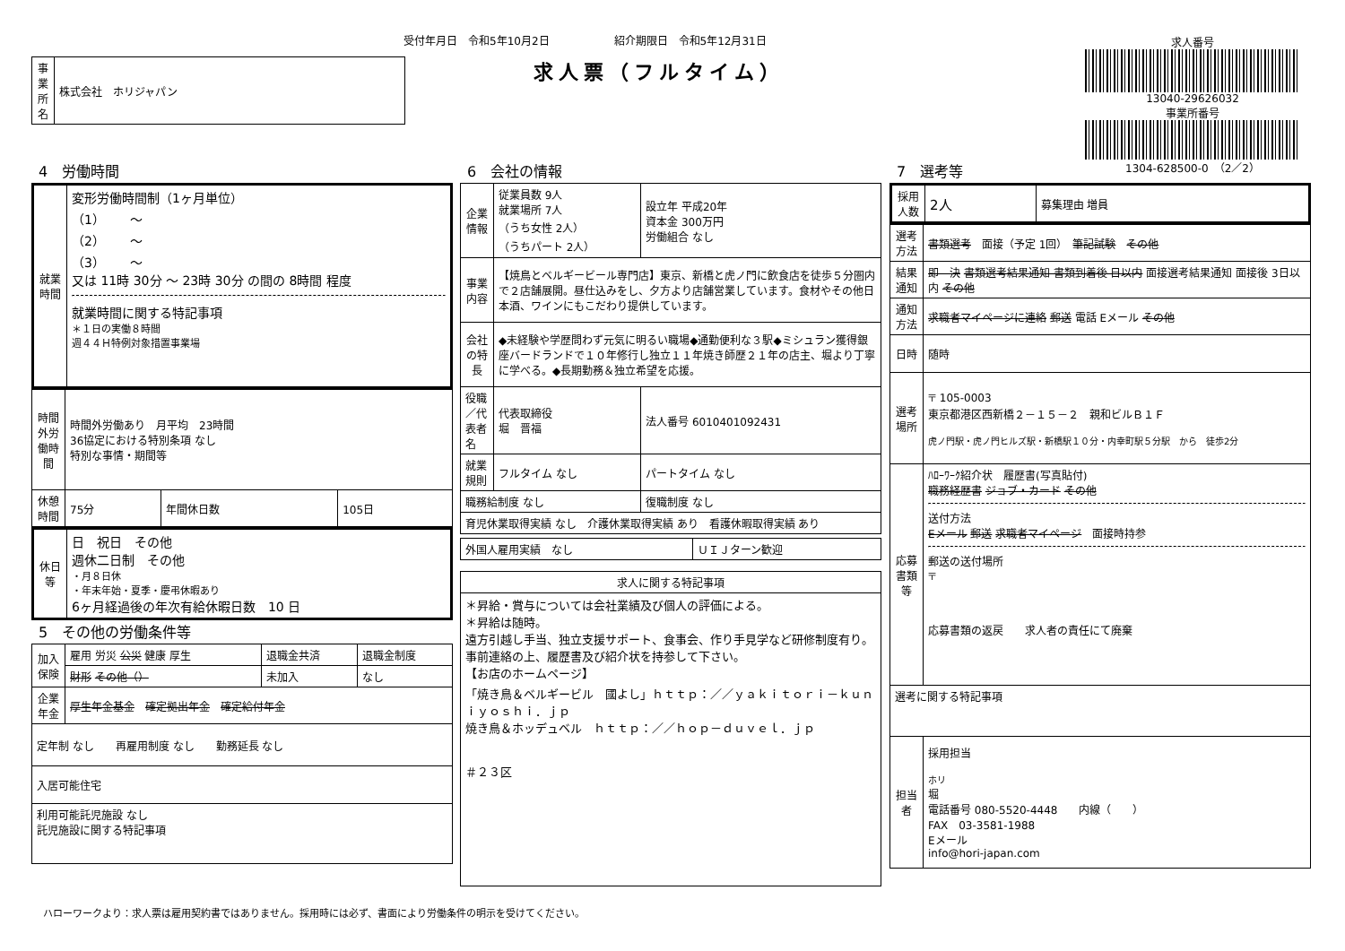受付年月日　令和5年10月2日　　　　　　紹介期限日　令和5年12月31日
求人票（フルタイム）
| 事業所名 | 株式会社 ホリジャパン |
求人番号
13040-29626032
事業所番号
1304-628500-0　（2／2）
4　労働時間
| 就業時間 | 変形労働時間制（1ヶ月単位） （1） ～ （2） ～ （3） ～ 又は 11時 30分 ～ 23時 30分 の間の 8時間 程度 就業時間に関する特記事項 ＊１日の実働８時間 週４４Ｈ特例対象措置事業場 |
| 時間外労働時間 | 時間外労働あり 月平均 23時間 36協定における特別条項 なし 特別な事情・期間等 | | |
| 休憩時間 | 75分 | 年間休日数 | 105日 |
| 休日等 | 日 祝日 その他 週休二日制 その他 ・月８日休 ・年末年始・夏季・慶弔休暇あり 6ヶ月経過後の年次有給休暇日数 10 日 |
5　その他の労働条件等
| 加入保険 | 雇用 労災 公災 健康 厚生 | 退職金共済 | 退職金制度 |
| | 財形 その他（） | 未加入 | なし |
| 企業年金 | 厚生年金基金 確定拠出年金 確定給付年金 | | |
| 定年制 なし 再雇用制度 なし 勤務延長 なし | | | |
| 入居可能住宅 | | | |
| 利用可能託児施設 なし 託児施設に関する特記事項 | | | |
6　会社の情報
| 企業情報 | 従業員数 9人 就業場所 7人 （うち女性 2人） （うちパート 2人） | 設立年 平成20年 資本金 300万円 労働組合 なし |
| 事業内容 | 【焼鳥とベルギービール専門店】東京、新橋と虎ノ門に飲食店を徒歩５分圏内で２店舗展開。昼仕込みをし、夕方より店舗営業しています。食材やその他日本酒、ワインにもこだわり提供しています。 | |
| 会社の特長 | ◆未経験や学歴問わず元気に明るい職場◆通勤便利な３駅◆ミシュラン獲得銀座バードランドで１０年修行し独立１１年焼き師歴２１年の店主、堀より丁寧に学べる。◆長期勤務＆独立希望を応援。 | |
| 役職／代表者名 | 代表取締役 堀 晋福 | 法人番号 6010401092431 |
| 就業規則 | フルタイム なし | パートタイム なし |
| 職務給制度 なし | | 復職制度 なし |
| 育児休業取得実績 なし 介護休業取得実績 あり 看護休暇取得実績 あり | | |
| 外国人雇用実績 なし | ＵＩＪターン歓迎 |
| 求人に関する特記事項 |
| --- |
| ＊昇給・賞与については会社業績及び個人の評価による。 ＊昇給は随時。 遠方引越し手当、独立支援サポート、食事会、作り手見学など研修制度有り。 事前連絡の上、履歴書及び紹介状を持参して下さい。 【お店のホームページ】 「焼き鳥＆ベルギービル 國よし」ｈｔｔｐ：／／ｙａｋｉｔｏｒｉ－ｋｕｎｉｙｏｓｈｉ．ｊｐ 焼き鳥＆ホッデュベル ｈｔｔｐ：／／ｈｏｐ－ｄｕｖｅｌ．ｊｐ ＃２３区 |
7　選考等
| 採用人数 | 2人 | 募集理由 増員 |
| 選考方法 | 書類選考 面接（予定 1回） 筆記試験 その他 |
| 結果通知 | 即 決 書類選考結果通知 書類到着後 日以内 面接選考結果通知 面接後 3日以内 その他 |
| 通知方法 | 求職者マイページに連絡 郵送 電話 Eメール その他 |
| 日時 | 随時 |
| 選考場所 | 〒 105-0003 東京都港区西新橋２－１５－２ 親和ビルＢ１Ｆ 虎ノ門駅・虎ノ門ヒルズ駅・新橋駅１０分・内幸町駅５分駅 から 徒歩2分 |
| 応募書類等 | ﾊﾛｰﾜｰｸ紹介状 履歴書(写真貼付) 職務経歴書 ジョブ・カード その他 送付方法 Eメール 郵送 求職者マイページ 面接時持参 郵送の送付場所 〒 応募書類の返戻 求人者の責任にて廃棄 |
| 選考に関する特記事項 | |
| 担当者 | 採用担当 ホリ 堀 電話番号 080-5520-4448 内線（ ） FAX 03-3581-1988 Eメール info@hori-japan.com |
ハローワークより：求人票は雇用契約書ではありません。採用時には必ず、書面により労働条件の明示を受けてください。